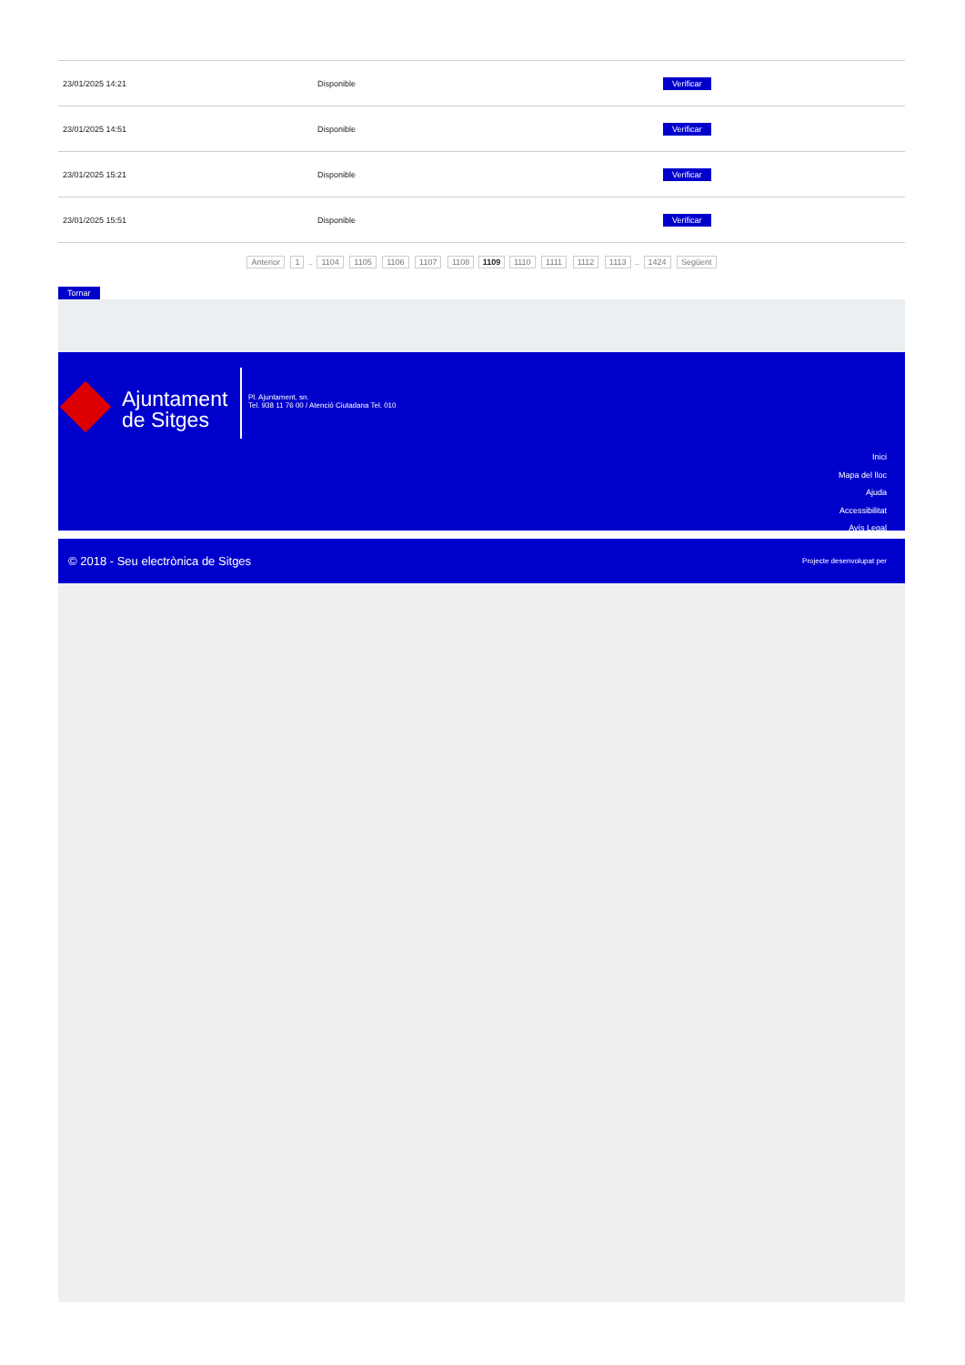| 23/01/2025 14:21 | Disponible | Verificar |
| 23/01/2025 14:51 | Disponible | Verificar |
| 23/01/2025 15:21 | Disponible | Verificar |
| 23/01/2025 15:51 | Disponible | Verificar |
Anterior 1 .. 1104 1105 1106 1107 1108 1109 1110 1111 1112 1113 .. 1424 Següent
Tornar
Ajuntament
de Sitges
Pl. Ajuntament, sn.
Tel. 938 11 76 00 / Atenció Ciutadana Tel. 010
Inici
Mapa del lloc
Ajuda
Accessibilitat
Avís Legal
© 2018 - Seu electrònica de Sitges Projecte desenvolupat per